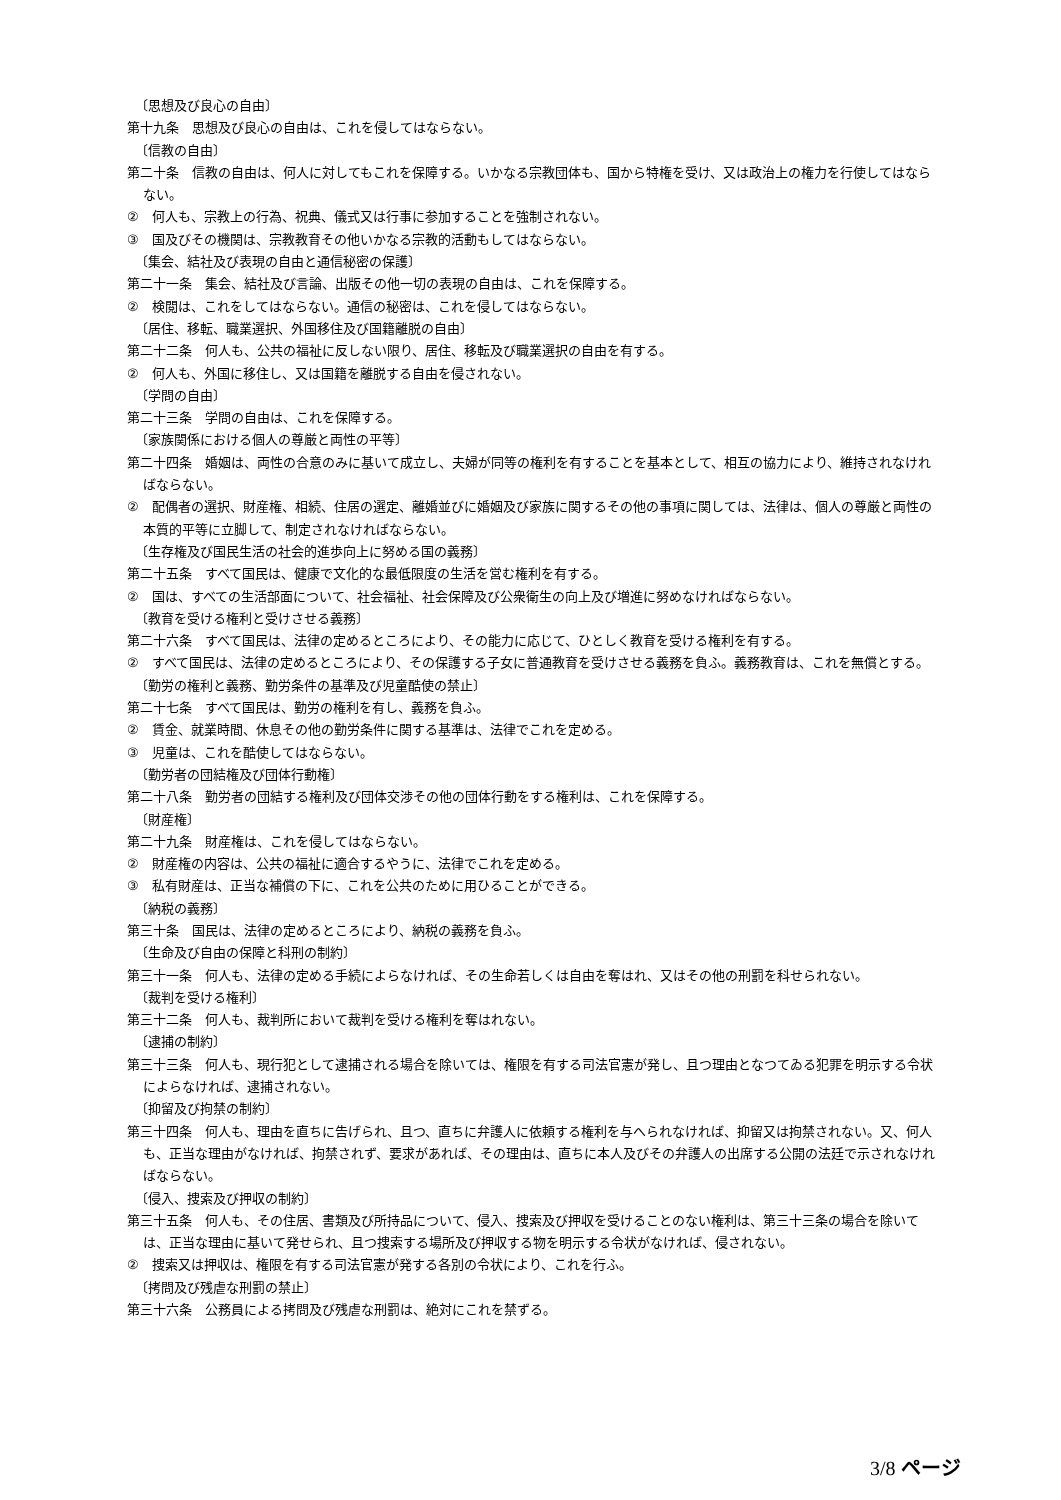〔思想及び良心の自由〕
第十九条　思想及び良心の自由は、これを侵してはならない。
〔信教の自由〕
第二十条　信教の自由は、何人に対してもこれを保障する。いかなる宗教団体も、国から特権を受け、又は政治上の権力を行使してはならない。
②　何人も、宗教上の行為、祝典、儀式又は行事に参加することを強制されない。
③　国及びその機関は、宗教教育その他いかなる宗教的活動もしてはならない。
〔集会、結社及び表現の自由と通信秘密の保護〕
第二十一条　集会、結社及び言論、出版その他一切の表現の自由は、これを保障する。
②　検閲は、これをしてはならない。通信の秘密は、これを侵してはならない。
〔居住、移転、職業選択、外国移住及び国籍離脱の自由〕
第二十二条　何人も、公共の福祉に反しない限り、居住、移転及び職業選択の自由を有する。
②　何人も、外国に移住し、又は国籍を離脱する自由を侵されない。
〔学問の自由〕
第二十三条　学問の自由は、これを保障する。
〔家族関係における個人の尊厳と両性の平等〕
第二十四条　婚姻は、両性の合意のみに基いて成立し、夫婦が同等の権利を有することを基本として、相互の協力により、維持されなければならない。
②　配偶者の選択、財産権、相続、住居の選定、離婚並びに婚姻及び家族に関するその他の事項に関しては、法律は、個人の尊厳と両性の本質的平等に立脚して、制定されなければならない。
〔生存権及び国民生活の社会的進歩向上に努める国の義務〕
第二十五条　すべて国民は、健康で文化的な最低限度の生活を営む権利を有する。
②　国は、すべての生活部面について、社会福祉、社会保障及び公衆衛生の向上及び増進に努めなければならない。
〔教育を受ける権利と受けさせる義務〕
第二十六条　すべて国民は、法律の定めるところにより、その能力に応じて、ひとしく教育を受ける権利を有する。
②　すべて国民は、法律の定めるところにより、その保護する子女に普通教育を受けさせる義務を負ふ。義務教育は、これを無償とする。
〔勤労の権利と義務、勤労条件の基準及び児童酷使の禁止〕
第二十七条　すべて国民は、勤労の権利を有し、義務を負ふ。
②　賃金、就業時間、休息その他の勤労条件に関する基準は、法律でこれを定める。
③　児童は、これを酷使してはならない。
〔勤労者の団結権及び団体行動権〕
第二十八条　勤労者の団結する権利及び団体交渉その他の団体行動をする権利は、これを保障する。
〔財産権〕
第二十九条　財産権は、これを侵してはならない。
②　財産権の内容は、公共の福祉に適合するやうに、法律でこれを定める。
③　私有財産は、正当な補償の下に、これを公共のために用ひることができる。
〔納税の義務〕
第三十条　国民は、法律の定めるところにより、納税の義務を負ふ。
〔生命及び自由の保障と科刑の制約〕
第三十一条　何人も、法律の定める手続によらなければ、その生命若しくは自由を奪はれ、又はその他の刑罰を科せられない。
〔裁判を受ける権利〕
第三十二条　何人も、裁判所において裁判を受ける権利を奪はれない。
〔逮捕の制約〕
第三十三条　何人も、現行犯として逮捕される場合を除いては、権限を有する司法官憲が発し、且つ理由となつてゐる犯罪を明示する令状によらなければ、逮捕されない。
〔抑留及び拘禁の制約〕
第三十四条　何人も、理由を直ちに告げられ、且つ、直ちに弁護人に依頼する権利を与へられなければ、抑留又は拘禁されない。又、何人も、正当な理由がなければ、拘禁されず、要求があれば、その理由は、直ちに本人及びその弁護人の出席する公開の法廷で示されなければならない。
〔侵入、捜索及び押収の制約〕
第三十五条　何人も、その住居、書類及び所持品について、侵入、捜索及び押収を受けることのない権利は、第三十三条の場合を除いては、正当な理由に基いて発せられ、且つ捜索する場所及び押収する物を明示する令状がなければ、侵されない。
②　捜索又は押収は、権限を有する司法官憲が発する各別の令状により、これを行ふ。
〔拷問及び残虐な刑罰の禁止〕
第三十六条　公務員による拷問及び残虐な刑罰は、絶対にこれを禁ずる。
3/8 ページ